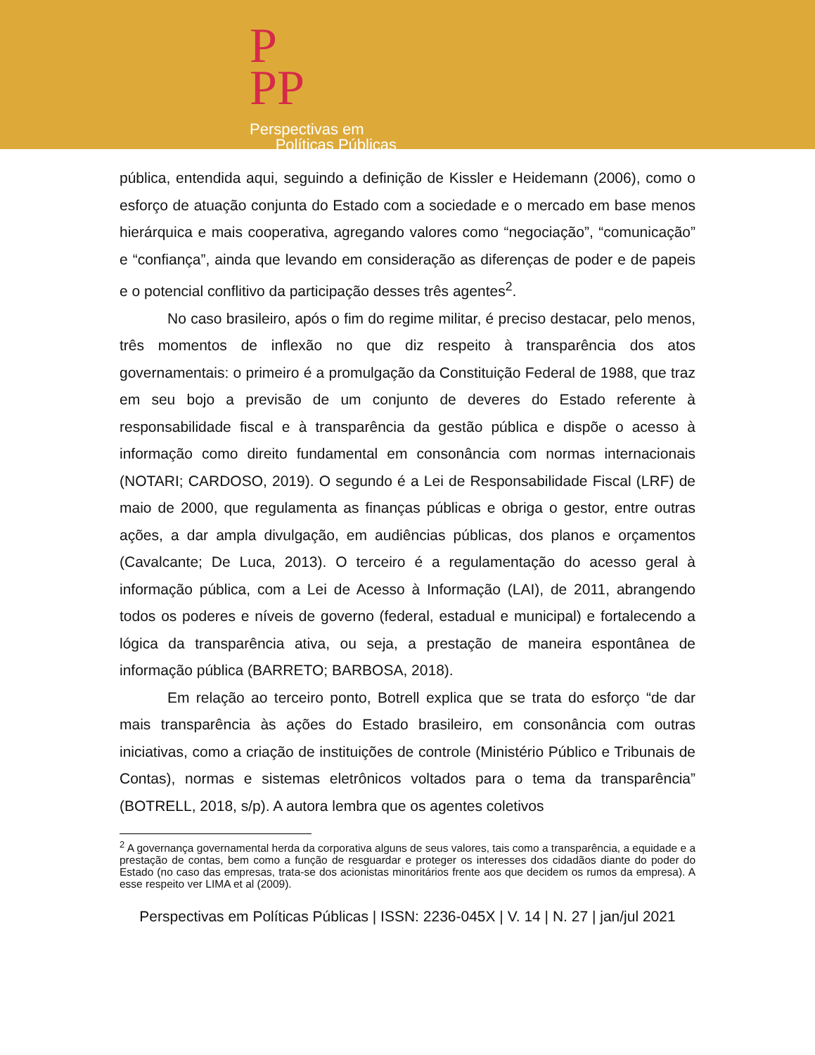P
PP
Perspectivas em
Políticas Públicas
pública, entendida aqui, seguindo a definição de Kissler e Heidemann (2006), como o esforço de atuação conjunta do Estado com a sociedade e o mercado em base menos hierárquica e mais cooperativa, agregando valores como “negociação”, “comunicação” e “confiança”, ainda que levando em consideração as diferenças de poder e de papeis e o potencial conflitivo da participação desses três agentes<sup>2</sup>.
No caso brasileiro, após o fim do regime militar, é preciso destacar, pelo menos, três momentos de inflexão no que diz respeito à transparência dos atos governamentais: o primeiro é a promulgação da Constituição Federal de 1988, que traz em seu bojo a previsão de um conjunto de deveres do Estado referente à responsabilidade fiscal e à transparência da gestão pública e dispõe o acesso à informação como direito fundamental em consonância com normas internacionais (NOTARI; CARDOSO, 2019). O segundo é a Lei de Responsabilidade Fiscal (LRF) de maio de 2000, que regulamenta as finanças públicas e obriga o gestor, entre outras ações, a dar ampla divulgação, em audiências públicas, dos planos e orçamentos (Cavalcante; De Luca, 2013). O terceiro é a regulamentação do acesso geral à informação pública, com a Lei de Acesso à Informação (LAI), de 2011, abrangendo todos os poderes e níveis de governo (federal, estadual e municipal) e fortalecendo a lógica da transparência ativa, ou seja, a prestação de maneira espontânea de informação pública (BARRETO; BARBOSA, 2018).
Em relação ao terceiro ponto, Botrell explica que se trata do esforço “de dar mais transparência às ações do Estado brasileiro, em consonância com outras iniciativas, como a criação de instituições de controle (Ministério Público e Tribunais de Contas), normas e sistemas eletrônicos voltados para o tema da transparência” (BOTRELL, 2018, s/p). A autora lembra que os agentes coletivos
<sup>2</sup> A governança governamental herda da corporativa alguns de seus valores, tais como a transparência, a equidade e a prestação de contas, bem como a função de resguardar e proteger os interesses dos cidadãos diante do poder do Estado (no caso das empresas, trata-se dos acionistas minoritários frente aos que decidem os rumos da empresa). A esse respeito ver LIMA et al (2009).
Perspectivas em Políticas Públicas | ISSN: 2236-045X | V. 14 | N. 27 | jan/jul 2021